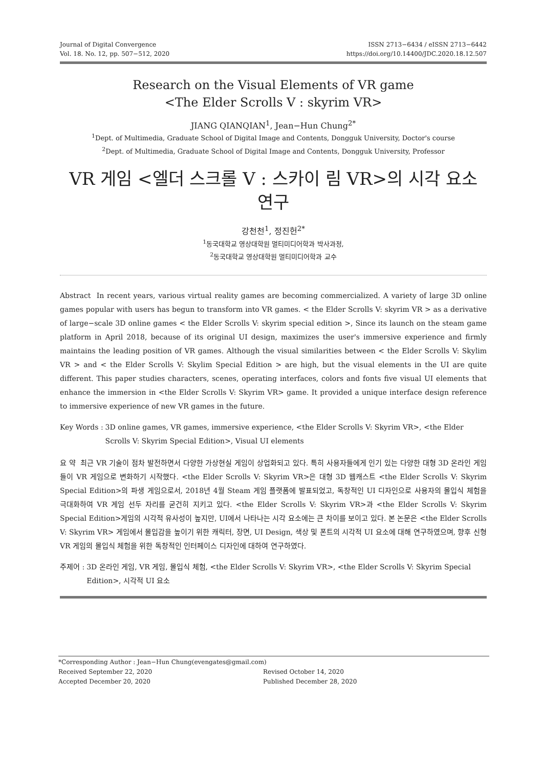Journal of Digital Convergence
Vol. 18. No. 12, pp. 507−512, 2020
ISSN 2713−6434 / eISSN 2713−6442
https://doi.org/10.14400/JDC.2020.18.12.507
Research on the Visual Elements of VR game
<The Elder Scrolls V : skyrim VR>
JIANG QIANQIAN<sup>1</sup>, Jean−Hun Chung<sup>2*</sup>
<sup>1</sup> Dept. of Multimedia, Graduate School of Digital Image and Contents, Dongguk University, Doctor's course
<sup>2</sup> Dept. of Multimedia, Graduate School of Digital Image and Contents, Dongguk University, Professor
VR 게임 <엘더 스크롤 V : 스카이 림 VR>의 시각 요소 연구
강천천<sup>1</sup>, 정진헌<sup>2*</sup>
<sup>1</sup> 동국대학교 영상대학원 멀티미디어학과 박사과정,
<sup>2</sup> 동국대학교 영상대학원 멀티미디어학과 교수
Abstract In recent years, various virtual reality games are becoming commercialized. A variety of large 3D online games popular with users has begun to transform into VR games. < the Elder Scrolls V: skyrim VR > as a derivative of large−scale 3D online games < the Elder Scrolls V: skyrim special edition >, Since its launch on the steam game platform in April 2018, because of its original UI design, maximizes the user's immersive experience and firmly maintains the leading position of VR games. Although the visual similarities between < the Elder Scrolls V: Skylim VR > and < the Elder Scrolls V: Skylim Special Edition > are high, but the visual elements in the UI are quite different. This paper studies characters, scenes, operating interfaces, colors and fonts five visual UI elements that enhance the immersion in <the Elder Scrolls V: Skyrim VR> game. It provided a unique interface design reference to immersive experience of new VR games in the future.
Key Words : 3D online games, VR games, immersive experience, <the Elder Scrolls V: Skyrim VR>, <the Elder Scrolls V: Skyrim Special Edition>, Visual UI elements
요 약 최근 VR 기술이 점차 발전하면서 다양한 가상현실 게임이 상업화되고 있다. 특히 사용자들에게 인기 있는 다양한 대형 3D 온라인 게임들이 VR 게임으로 변화하기 시작했다. <the Elder Scrolls V: Skyrim VR>은 대형 3D 웹캐스트 <the Elder Scrolls V: Skyrim Special Edition>의 파생 게임으로서, 2018년 4월 Steam 게임 플랫폼에 발표되었고, 독창적인 UI 디자인으로 사용자의 몰입식 체험을 극대화하여 VR 게임 선두 자리를 굳건히 지키고 있다. <the Elder Scrolls V: Skyrim VR>과 <the Elder Scrolls V: Skyrim Special Edition>게임의 시각적 유사성이 높지만, UI에서 나타나는 시각 요소에는 큰 차이를 보이고 있다. 본 논문은 <the Elder Scrolls V: Skyrim VR> 게임에서 몰입감을 높이기 위한 캐릭터, 장면, UI Design, 색상 및 폰트의 시각적 UI 요소에 대해 연구하였으며, 향후 신형 VR 게임의 몰입식 체험을 위한 독창적인 인터페이스 디자인에 대하여 연구하였다.
주제어 : 3D 온라인 게임, VR 게임, 몰입식 체험, <the Elder Scrolls V: Skyrim VR>, <the Elder Scrolls V: Skyrim Special Edition>, 시각적 UI 요소
*Corresponding Author : Jean−Hun Chung(evengates@gmail.com)
| Received September 22, 2020 | Revised October 14, 2020 |
| Accepted December 20, 2020 | Published December 28, 2020 |